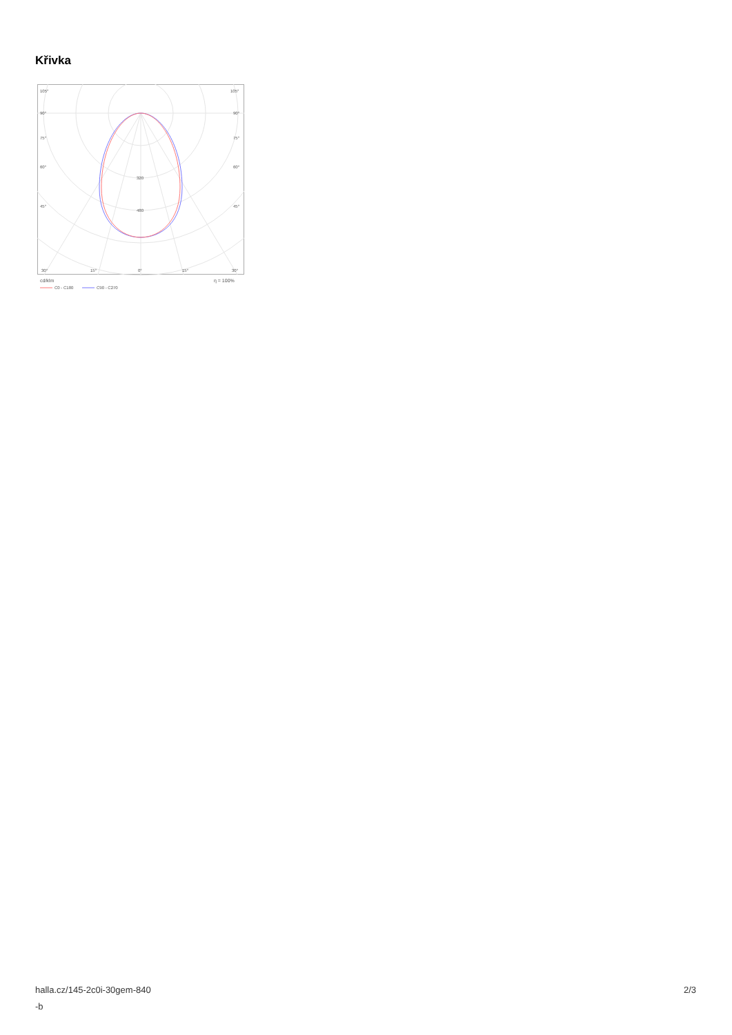Křivka
105°
105°
90°
90°
75°
75°
60°
60°
45°
45°
320
480
30°
15°
0°
15°
30°
cd/klm
η = 100%
C0 - C180
C90 - C270
halla.cz/145-2c0i-30gem-840
-b
2/3